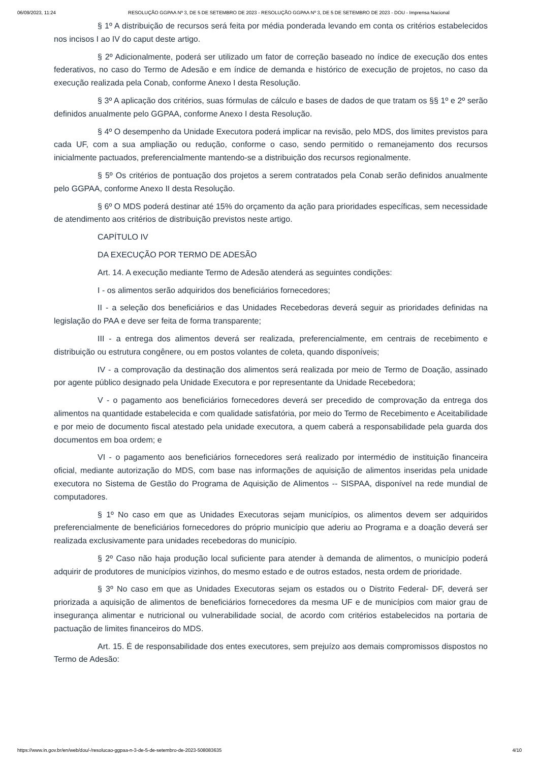06/09/2023, 11:24 RESOLUÇÃO GGPAA Nº 3, DE 5 DE SETEMBRO DE 2023 - RESOLUÇÃO GGPAA Nº 3, DE 5 DE SETEMBRO DE 2023 - DOU - Imprensa Nacional
§ 1º A distribuição de recursos será feita por média ponderada levando em conta os critérios estabelecidos nos incisos I ao IV do caput deste artigo.
§ 2º Adicionalmente, poderá ser utilizado um fator de correção baseado no índice de execução dos entes federativos, no caso do Termo de Adesão e em índice de demanda e histórico de execução de projetos, no caso da execução realizada pela Conab, conforme Anexo I desta Resolução.
§ 3º A aplicação dos critérios, suas fórmulas de cálculo e bases de dados de que tratam os §§ 1º e 2º serão definidos anualmente pelo GGPAA, conforme Anexo I desta Resolução.
§ 4º O desempenho da Unidade Executora poderá implicar na revisão, pelo MDS, dos limites previstos para cada UF, com a sua ampliação ou redução, conforme o caso, sendo permitido o remanejamento dos recursos inicialmente pactuados, preferencialmente mantendo-se a distribuição dos recursos regionalmente.
§ 5º Os critérios de pontuação dos projetos a serem contratados pela Conab serão definidos anualmente pelo GGPAA, conforme Anexo II desta Resolução.
§ 6º O MDS poderá destinar até 15% do orçamento da ação para prioridades específicas, sem necessidade de atendimento aos critérios de distribuição previstos neste artigo.
CAPÍTULO IV
DA EXECUÇÃO POR TERMO DE ADESÃO
Art. 14. A execução mediante Termo de Adesão atenderá as seguintes condições:
I - os alimentos serão adquiridos dos beneficiários fornecedores;
II - a seleção dos beneficiários e das Unidades Recebedoras deverá seguir as prioridades definidas na legislação do PAA e deve ser feita de forma transparente;
III - a entrega dos alimentos deverá ser realizada, preferencialmente, em centrais de recebimento e distribuição ou estrutura congênere, ou em postos volantes de coleta, quando disponíveis;
IV - a comprovação da destinação dos alimentos será realizada por meio de Termo de Doação, assinado por agente público designado pela Unidade Executora e por representante da Unidade Recebedora;
V - o pagamento aos beneficiários fornecedores deverá ser precedido de comprovação da entrega dos alimentos na quantidade estabelecida e com qualidade satisfatória, por meio do Termo de Recebimento e Aceitabilidade e por meio de documento fiscal atestado pela unidade executora, a quem caberá a responsabilidade pela guarda dos documentos em boa ordem; e
VI - o pagamento aos beneficiários fornecedores será realizado por intermédio de instituição financeira oficial, mediante autorização do MDS, com base nas informações de aquisição de alimentos inseridas pela unidade executora no Sistema de Gestão do Programa de Aquisição de Alimentos -- SISPAA, disponível na rede mundial de computadores.
§ 1º No caso em que as Unidades Executoras sejam municípios, os alimentos devem ser adquiridos preferencialmente de beneficiários fornecedores do próprio município que aderiu ao Programa e a doação deverá ser realizada exclusivamente para unidades recebedoras do município.
§ 2º Caso não haja produção local suficiente para atender à demanda de alimentos, o município poderá adquirir de produtores de municípios vizinhos, do mesmo estado e de outros estados, nesta ordem de prioridade.
§ 3º No caso em que as Unidades Executoras sejam os estados ou o Distrito Federal- DF, deverá ser priorizada a aquisição de alimentos de beneficiários fornecedores da mesma UF e de municípios com maior grau de insegurança alimentar e nutricional ou vulnerabilidade social, de acordo com critérios estabelecidos na portaria de pactuação de limites financeiros do MDS.
Art. 15. É de responsabilidade dos entes executores, sem prejuízo aos demais compromissos dispostos no Termo de Adesão:
https://www.in.gov.br/en/web/dou/-/resolucao-ggpaa-n-3-de-5-de-setembro-de-2023-508083635 4/10